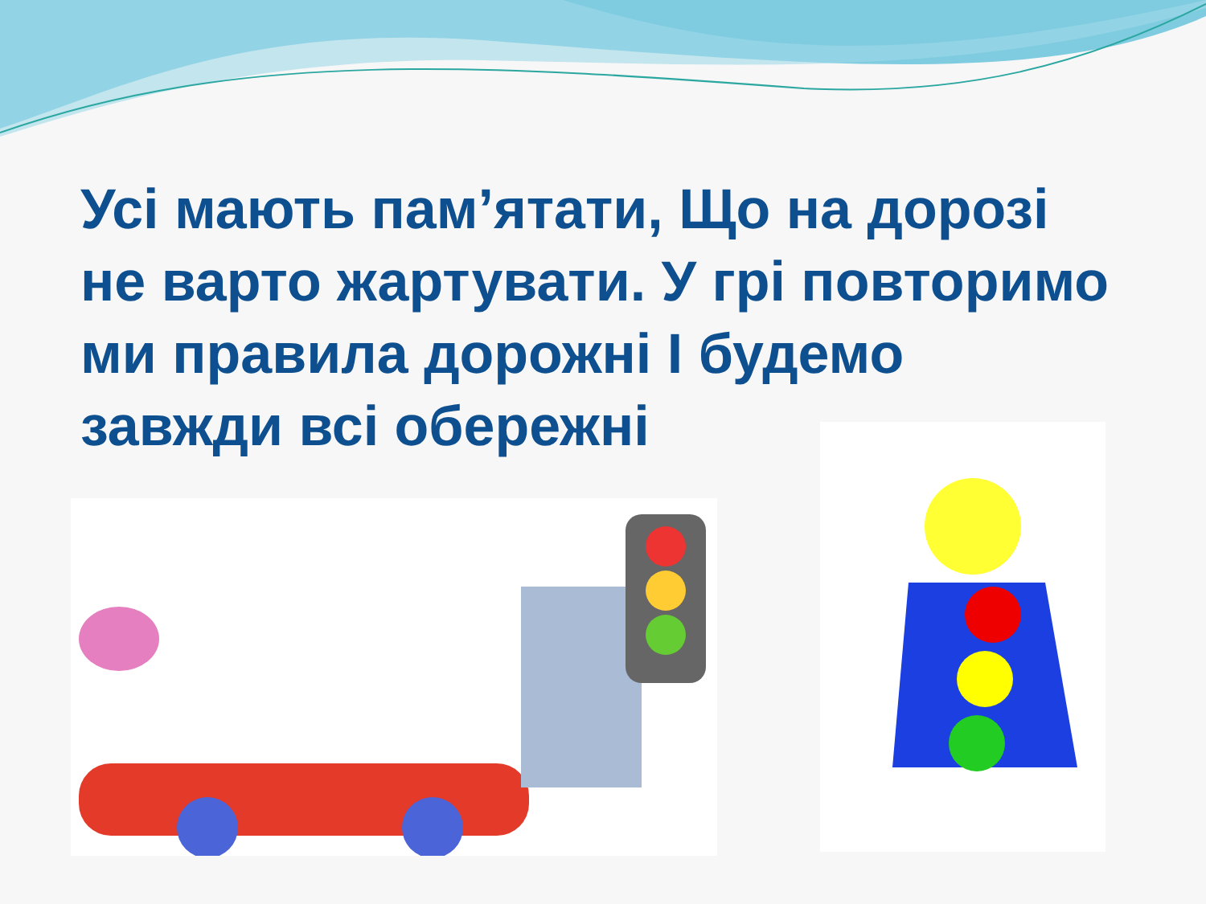Усі мають пам’ятати, Що на дорозі не варто жартувати. У грі повторимо ми правила дорожні І будемо завжди всі обережні